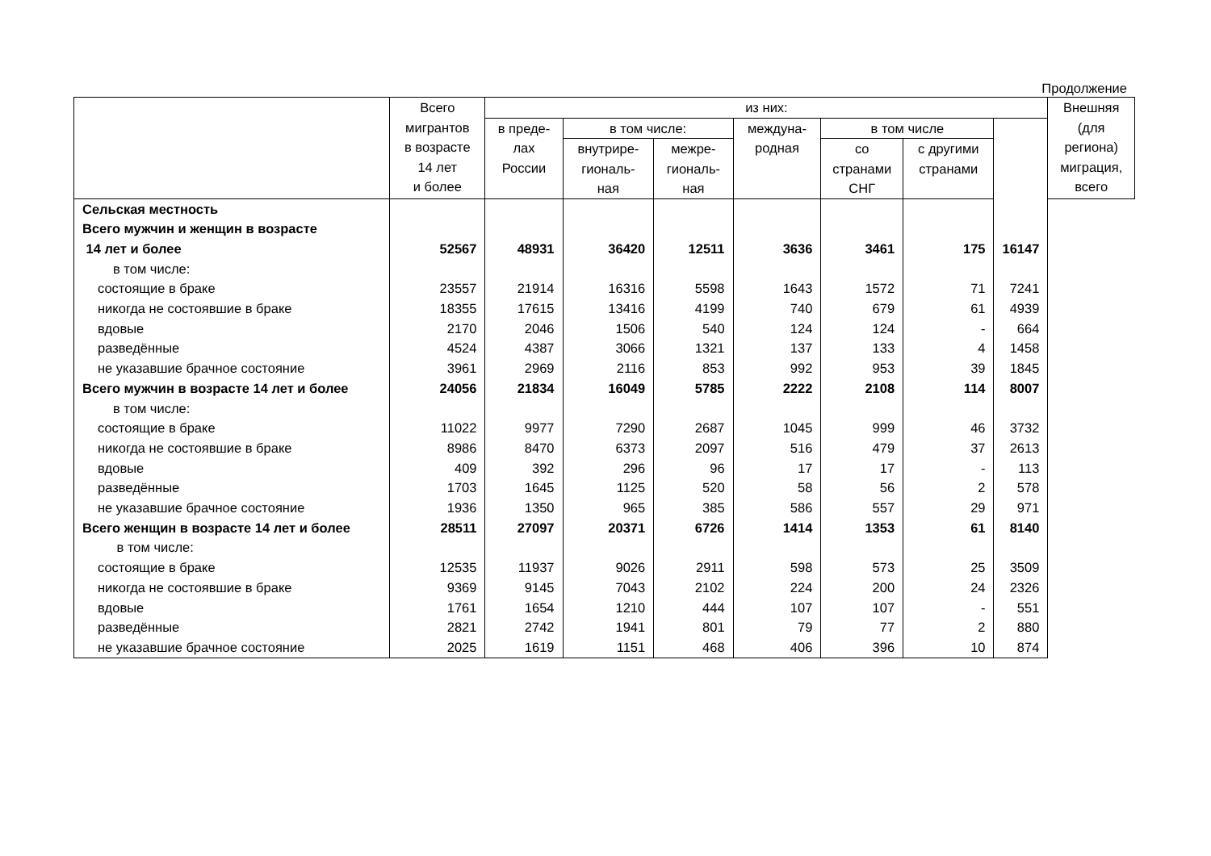Продолжение
| | Всего мигрантов в возрасте 14 лет и более | из них: | | | | | | | Внешняя (для региона) миграция, всего |
| --- | --- | --- | --- | --- | --- | --- | --- | --- | --- |
| | | в преде- лах России | в том числе: | | междуна- родная | в том числе | | | |
| | | | внутрире- гиональ- ная | межре- гиональ- ная | | со странами СНГ | с другими странами | | |
| Сельская местность | | | | | | | | | |
| Всего мужчин и женщин в возрасте | | | | | | | | | |
| 14 лет и более | 52567 | 48931 | 36420 | 12511 | 3636 | 3461 | 175 | 16147 | |
| в том числе: | | | | | | | | | |
| состоящие в браке | 23557 | 21914 | 16316 | 5598 | 1643 | 1572 | 71 | 7241 | |
| никогда не состоявшие в браке | 18355 | 17615 | 13416 | 4199 | 740 | 679 | 61 | 4939 | |
| вдовые | 2170 | 2046 | 1506 | 540 | 124 | 124 | - | 664 | |
| разведённые | 4524 | 4387 | 3066 | 1321 | 137 | 133 | 4 | 1458 | |
| не указавшие брачное состояние | 3961 | 2969 | 2116 | 853 | 992 | 953 | 39 | 1845 | |
| Всего мужчин в возрасте 14 лет и более | 24056 | 21834 | 16049 | 5785 | 2222 | 2108 | 114 | 8007 | |
| в том числе: | | | | | | | | | |
| состоящие в браке | 11022 | 9977 | 7290 | 2687 | 1045 | 999 | 46 | 3732 | |
| никогда не состоявшие в браке | 8986 | 8470 | 6373 | 2097 | 516 | 479 | 37 | 2613 | |
| вдовые | 409 | 392 | 296 | 96 | 17 | 17 | - | 113 | |
| разведённые | 1703 | 1645 | 1125 | 520 | 58 | 56 | 2 | 578 | |
| не указавшие брачное состояние | 1936 | 1350 | 965 | 385 | 586 | 557 | 29 | 971 | |
| Всего женщин в возрасте 14 лет и более | 28511 | 27097 | 20371 | 6726 | 1414 | 1353 | 61 | 8140 | |
| в том числе: | | | | | | | | | |
| состоящие в браке | 12535 | 11937 | 9026 | 2911 | 598 | 573 | 25 | 3509 | |
| никогда не состоявшие в браке | 9369 | 9145 | 7043 | 2102 | 224 | 200 | 24 | 2326 | |
| вдовые | 1761 | 1654 | 1210 | 444 | 107 | 107 | - | 551 | |
| разведённые | 2821 | 2742 | 1941 | 801 | 79 | 77 | 2 | 880 | |
| не указавшие брачное состояние | 2025 | 1619 | 1151 | 468 | 406 | 396 | 10 | 874 | |